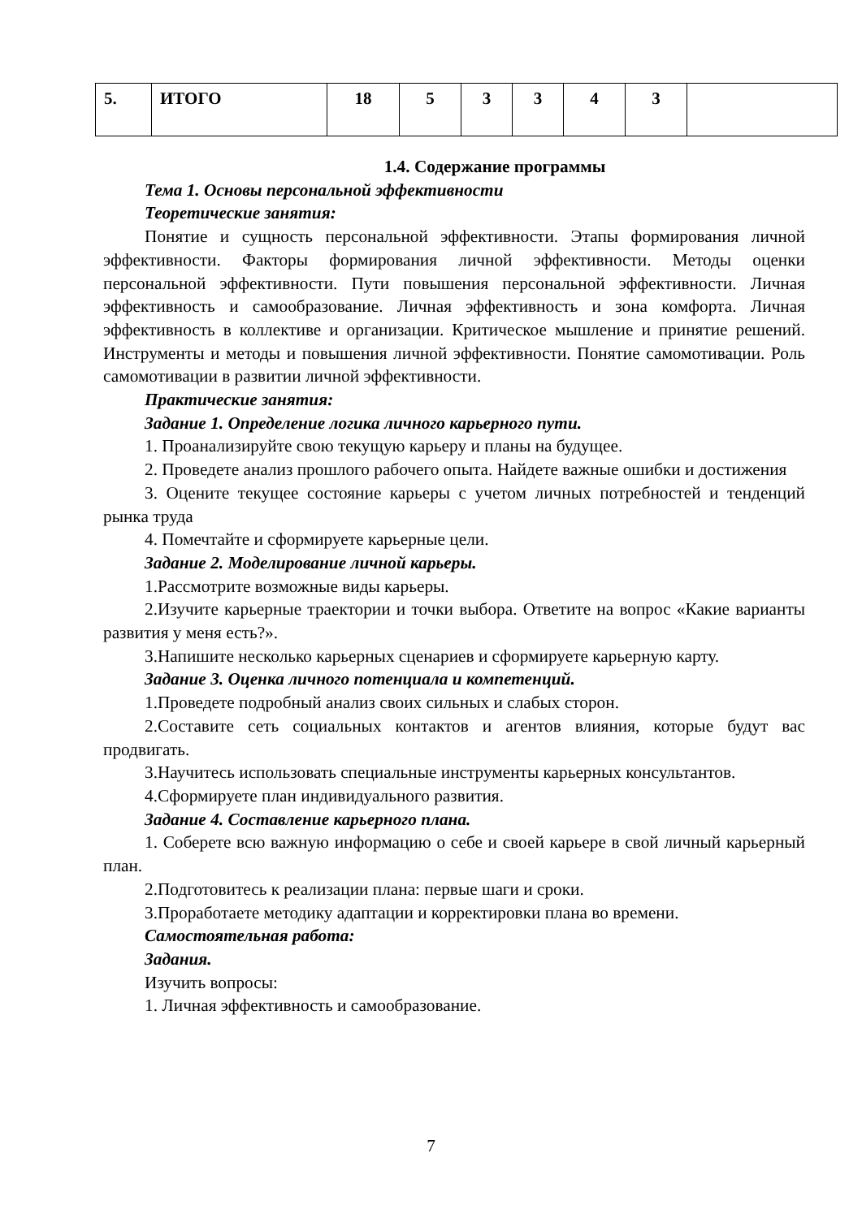| 5. | ИТОГО | 18 | 5 | 3 | 3 | 4 | 3 | |
1.4. Содержание программы
Тема 1. Основы персональной эффективности
Теоретические занятия:
Понятие и сущность персональной эффективности. Этапы формирования личной эффективности. Факторы формирования личной эффективности. Методы оценки персональной эффективности. Пути повышения персональной эффективности. Личная эффективность и самообразование. Личная эффективность и зона комфорта. Личная эффективность в коллективе и организации. Критическое мышление и принятие решений. Инструменты и методы и повышения личной эффективности. Понятие самомотивации. Роль самомотивации в развитии личной эффективности.
Практические занятия:
Задание 1. Определение логика личного карьерного пути.
1. Проанализируйте свою текущую карьеру и планы на будущее.
2. Проведете анализ прошлого рабочего опыта. Найдете важные ошибки и достижения
3. Оцените текущее состояние карьеры с учетом личных потребностей и тенденций рынка труда
4. Помечтайте и сформируете карьерные цели.
Задание 2. Моделирование личной карьеры.
1.Рассмотрите возможные виды карьеры.
2.Изучите карьерные траектории и точки выбора. Ответите на вопрос «Какие варианты развития у меня есть?».
3.Напишите несколько карьерных сценариев и сформируете карьерную карту.
Задание 3. Оценка личного потенциала и компетенций.
1.Проведете подробный анализ своих сильных и слабых сторон.
2.Составите сеть социальных контактов и агентов влияния, которые будут вас продвигать.
3.Научитесь использовать специальные инструменты карьерных консультантов.
4.Сформируете план индивидуального развития.
Задание 4. Составление карьерного плана.
1. Соберете всю важную информацию о себе и своей карьере в свой личный карьерный план.
2.Подготовитесь к реализации плана: первые шаги и сроки.
3.Проработаете методику адаптации и корректировки плана во времени.
Самостоятельная работа:
Задания.
Изучить вопросы:
1. Личная эффективность и самообразование.
7